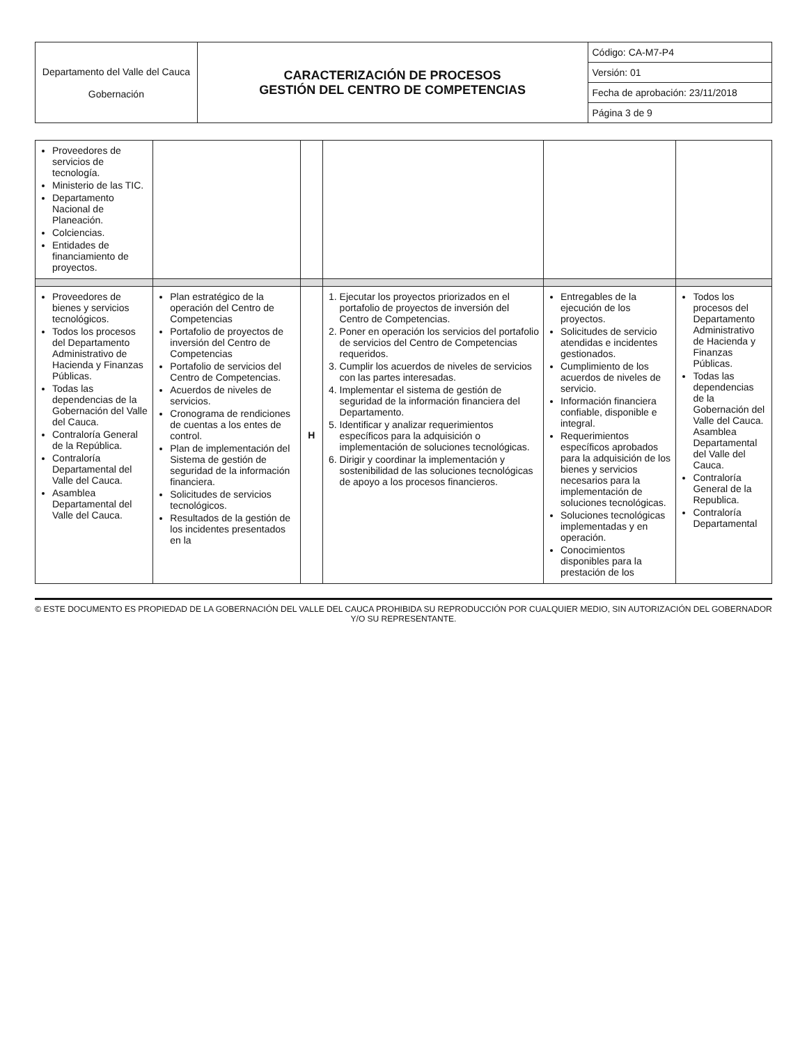| Departamento del Valle del Cauca Gobernación | CARACTERIZACIÓN DE PROCESOS GESTIÓN DEL CENTRO DE COMPETENCIAS | Código: CA-M7-P4 |
| | | Versión: 01 |
| | | Fecha de aprobación: 23/11/2018 |
| | | Página 3 de 9 |
| Proveedores de servicios de tecnología. Ministerio de las TIC. Departamento Nacional de Planeación. Colciencias. Entidades de financiamiento de proyectos. | | | | | |
| Proveedores de bienes y servicios tecnológicos. Todos los procesos del Departamento Administrativo de Hacienda y Finanzas Públicas. Todas las dependencias de la Gobernación del Valle del Cauca. Contraloría General de la República. Contraloría Departamental del Valle del Cauca. Asamblea Departamental del Valle del Cauca. | Plan estratégico de la operación del Centro de Competencias Portafolio de proyectos de inversión del Centro de Competencias Portafolio de servicios del Centro de Competencias. Acuerdos de niveles de servicios. Cronograma de rendiciones de cuentas a los entes de control. Plan de implementación del Sistema de gestión de seguridad de la información financiera. Solicitudes de servicios tecnológicos. Resultados de la gestión de los incidentes presentados en la | H | 1. Ejecutar los proyectos priorizados en el portafolio de proyectos de inversión del Centro de Competencias. 2. Poner en operación los servicios del portafolio de servicios del Centro de Competencias requeridos. 3. Cumplir los acuerdos de niveles de servicios con las partes interesadas. 4. Implementar el sistema de gestión de seguridad de la información financiera del Departamento. 5. Identificar y analizar requerimientos específicos para la adquisición o implementación de soluciones tecnológicas. 6. Dirigir y coordinar la implementación y sostenibilidad de las soluciones tecnológicas de apoyo a los procesos financieros. | Entregables de la ejecución de los proyectos. Solicitudes de servicio atendidas e incidentes gestionados. Cumplimiento de los acuerdos de niveles de servicio. Información financiera confiable, disponible e integral. Requerimientos específicos aprobados para la adquisición de los bienes y servicios necesarios para la implementación de soluciones tecnológicas. Soluciones tecnológicas implementadas y en operación. Conocimientos disponibles para la prestación de los | Todos los procesos del Departamento Administrativo de Hacienda y Finanzas Públicas. Todas las dependencias de la Gobernación del Valle del Cauca. Asamblea Departamental del Valle del Cauca. Contraloría General de la Republica. Contraloría Departamental |
© ESTE DOCUMENTO ES PROPIEDAD DE LA GOBERNACIÓN DEL VALLE DEL CAUCA PROHIBIDA SU REPRODUCCIÓN POR CUALQUIER MEDIO, SIN AUTORIZACIÓN DEL GOBERNADOR Y/O SU REPRESENTANTE.